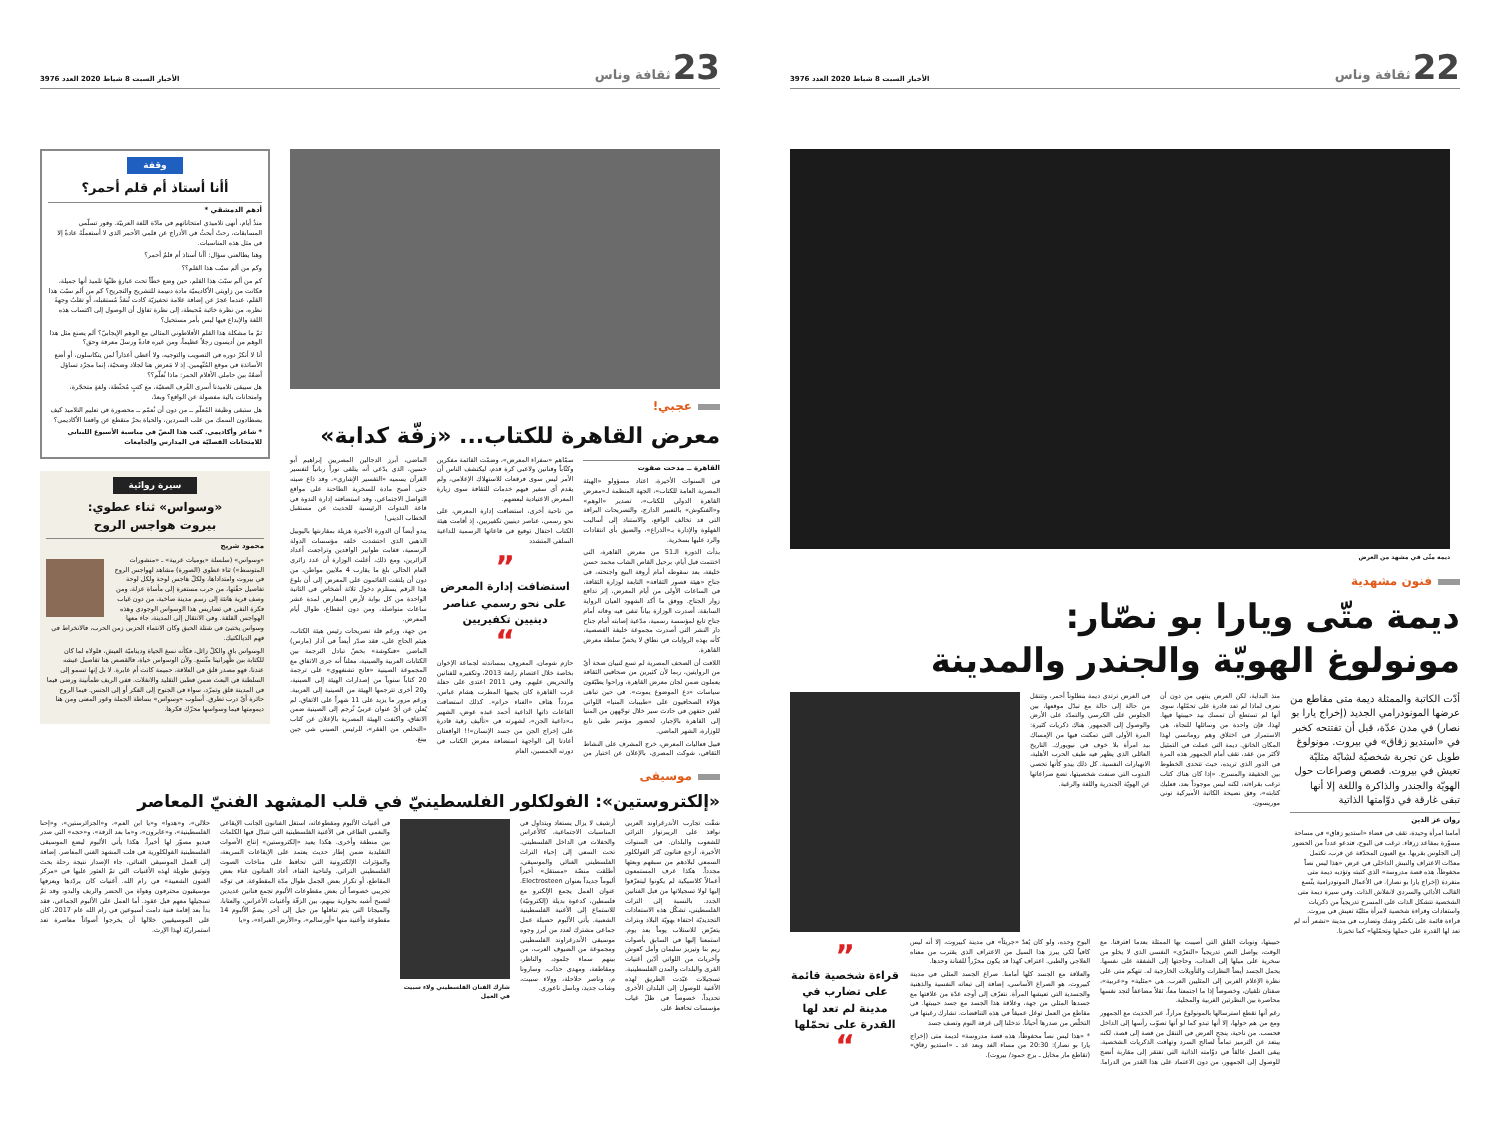22 ثقافة وناس
الأخبار السبت 8 شباط 2020 العدد 3976
ديمة متّى في مشهد من العرض
فنون مشهدية
ديمة متّى ويارا بو نصّار:
مونولوغ الهويّة والجندر والمدينة
أدّت الكاتبة والممثلة ديمة متى مقاطع من عرضها المونودرامي الجديد (إخراج يارا بو نصار) في مدن عدّة، قبل أن تفتتحه كخبر في «استديو زقاق» في بيروت. مونولوغ طويل عن تجربة شخصيّة لشابّة مثليّة تعيش في بيروت. قصص وصراعات حول الهويّة والجندر والذاكرة واللغة إلا أنها تبقى غارقة في دوّامتها الذاتية
روان عز الدين
أمامنا امرأة وحيدة، تقف في فضاء «استديو زقاق» في مساحة مسوّرة بمقاعد زرقاء. ترغب في البوح، فتدعو عدداً من الحضور إلى الجلوس بقربها. مع العيون المحدّقة عن قرب، تكتمل معدّات الاعتراف والنبش الداخلي في عرض «هذا ليس نصاً محفوظاً، هذه قصة مدروسة» الذي كتبته وتؤديه ديمة متى منفردة (إخراج يارا بو نصار). في الأعمال المونودرامية يتّسع القالب الأدائي والسردي لانفلاش الذات. وفي سيرة ديمة متى الشخصية تتشكل الذات على المسرح تدريجياً من ذكريات واستعادات وقراءة شخصية لامرأة مثليّة تعيش في بيروت. قراءة قائمة على تكسّر وشك وتضارب في مدينة «تشعر أنه لم تعد لها القدرة على حملها وتحمّلها» كما تخبرنا.
منذ البداية، لكن العرض ينتهي من دون أن نعرف لماذا لم تعد قادرة على تحمّلها، سوى أنها لم تستطع أن تمسك بيد حبيبتها فيها. لهذا، فإن واحدة من وسائلها للنجاة، هي الاستمرار في اختلاق وهم رومانسي لهذا المكان الخانق. ديمة التي عملت في التمثيل لأكثر من عقد، تقف أمام الجمهور هذه المرة في الدور الذي تريده، حيث تتحدى الخطوط بين الحقيقة والمسرح. «إذا كان هناك كتاب ترغب بقراءته، لكنه ليس موجوداً بعد، فعليك كتابته»، وفق نصيحة الكاتبة الأميركية توني موريسون.
في العرض ترتدي ديمة بنطلوناً أحمر، وتتنقل من حالة إلى حالة مع تبدّل موقعها، بين الجلوس على الكرسي والتمدّد على الأرض والوصول إلى الجمهور. هناك ذكريات كثيرة: المرة الأولى التي تمكنت فيها من الإمساك بيد امرأة بلا خوف في نيويورك. التاريخ العائلي الذي يظهر فيه طيف الحرب الأهلية، الانهيارات النفسية. كل ذلك يبدو كأنها تحصي الندوب التي صنعت شخصيتها، تضع صراعاتها عن الهويّة الجندرية واللغة والرغبة.
حبيبتها، ونوبات القلق التي أصيبت بها الممثلة بعدما افترقتا. مع الوقت، يواصل النص تدريجياً «التعرّي» النفسي الذي لا يخلو من سخرية على ميلها إلى العذاب، وحاجتها إلى الشفقة على نفسها. يحمل الجسد أيضاً النظرات والتأويلات الخارجية له. تتهكم متى على نظرة الإعلام الغربي إلى المثليين العرب. هي «مثلية» و«عربية»، صفتان تلقيان، وخصوصاً إذا ما اجتمعتا معاً، ثقلاً مضاعفاً لتجد نفسها محاصرة بين النظرتين الغربية والمحلية.
رغم أنها تقطع استرسالها بالمونولوغ مراراً، عبر الحديث مع الجمهور ومع من هم حولها، إلا أنها تبدو كما لو أنها تصوّب رأسها إلى الداخل فحسب. من ناحية، ينجح العرض في التنقل من قصة إلى قصة، لكنه يبتعد عن الترميز تماماً لصالح السرد وتهافت الذكريات الشخصية. يبقى العمل عالقاً في دوّامته الذاتية التي تفتقر إلى مقاربة أنضج للوصول إلى الجمهور، من دون الاعتماد على هذا القدر من الدراما. البوح وحده، ولو كان يُعدّ «جريئاً» في مدينة كبيروت، إلا أنه ليس كافياً لكي يبرز هذا السيل من الاعتراف الذي يقترب من معناه العلاجي والطبي. اعتراف كهذا قد يكون محرّراً للفنانة وحدها.
والعلاقة مع الجسد كلها أمامنا. صراع الجسد المثلي في مدينة كبيروت، هو الصراع الأساسي، إضافة إلى تبعاته النفسية والذهنية والجسدية التي تعيشها المرأة. نتعرّف إلى أوجه عدّة من علاقتها مع جسدها المثلي من جهة، وعلاقة هذا الجسد مع جسد حبيبتها. في مقاطع من العمل توغل عميقاً في هذه التناقضات. تشارك رغبتها في التخلّص من صدرها أحياناً. تدخلنا إلى غرفة النوم وتصف جسد
* «هذا ليس نصاً محفوظاً، هذه قصة مدروسة» لديمة متى (إخراج يارا بو نصار): 20:30 من مساء الغد وبعد غد ـ «استديو زقاق» (تقاطع مار مخايل ـ برج حمود/ بيروت).
”
قراءة شخصية قائمة على تضارب في مدينة لم تعد لها القدرة على تحمّلها
“
23 ثقافة وناس
الأخبار السبت 8 شباط 2020 العدد 3976
عجبي!
معرض القاهرة للكتاب... «زفّة كدابة»
القاهرة ــ مدحت صفوت
في السنوات الأخيرة، اعتاد مسؤولو «الهيئة المصرية العامة للكتاب»، الجهة المنظمة لـ«معرض القاهرة الدولي للكتاب»، تصدير «الوهم» و«الفنكوش» بالتعبير الدارج، والتصريحات البراقة التي قد تخالف الواقع، والاستناد إلى أساليب الفهلوة والإدارة بـ«الذراع»، والضيق بأي انتقادات والرد عليها بسخرية.
بدأت الدورة الـ51 من معرض القاهرة، التي اختتمت قبل أيام، برحيل القاص الشاب محمد حسن خليفة، بعد سقوطه أمام أروقة البيع واجنحته، في جناح «هيئة قصور الثقافة» التابعة لوزارة الثقافة، في الساعات الأولى من أيام المعرض، إثر تدافع زوار الجناح. ووفق ما أكد الشهود العيان الرواية السابقة، أصدرت الوزارة بياناً تنفي فيه وفاته أمام جناح تابع لمؤسسة رسمية، مدّعية إصابته أمام جناح دار النشر التي أصدرت مجموعة خليفة القصصية، كأنه بهذه الروايات في نطاق لا يخصّ سلطة معرض القاهرة.
اللافت أن الصحف المصرية لم تسع لتبيان صحة أيّ من الروايتين، ربما لأن كثيرين من صحافيي الثقافة يعملون ضمن لجان معرض القاهرة، وراحوا يطبّقون سياسات «دع الموضوع يموت». في حين تباهى هؤلاء الصحافيون على «طبيبات المنيا» اللواتي لقين حتفهن في حادث سير خلال توجّههن من المنيا إلى القاهرة بالإجبار، لحضور مؤتمر طبي تابع للوزارة، الشهر الماضي.
قبيل فعاليات المعرض، خرج المشرف على النشاط الثقافي، شوكت المصري، بالإعلان عن اختيار من سمّاهم «سفراء المعرض»، وضمّت القائمة مفكرين وكتّاباً وفنانين ولاعبي كرة قدم، ليكتشف الناس أن الأمر ليس سوى فرقعات للاستهلاك الإعلامي، ولم يقدم أي سفير فيهم خدمات للثقافة سوى زيارة المعرض الاعتيادية لبعضهم.
من ناحية أخرى، استضافت إدارة المعرض، على نحو رسمي، عناصر دينيين تكفيريين، إذ أقامت هيئة الكتاب احتفال توقيع في قاعاتها الرسمية للداعية السلفي المتشدد
”
استضافت إدارة المعرض على نحو رسمي عناصر دينيين تكفيريين
“
حازم شومان، المعروف بمساندته لجماعة الإخوان بخاصة خلال اعتصام رابعة 2013، وتكفيره للفنانين والتحريض عليهم. وفي 2011 اعتدى على حفلة غرب القاهرة كان يحييها المطرب هشام عباس، مردداً هتاف «الغناء حرام». كذلك استضافت القاعات ذاتها الداعية أحمد عبده عوض، الشهير بـ«داعية الجن»، لشهرته في «تأليف رقية قادرة على إخراج الجن من جسد الإنسان»!! الواقعتان أعادتا إلى الواجهة استضافة معرض الكتاب في دورته الخمسين، العام
الماضي، أبرز الدجالين المصريين إبراهيم أبو حسين، الذي يدّعي أنه يتلقى نوراً ربانياً لتفسير القرآن يسميه «التفسير الإشاري»، وقد ذاع صيته حتى أصبح مادة للسخرية الطاحنة على مواقع التواصل الاجتماعي، وقد استضافته إدارة الندوة في قاعة الندوات الرئيسية للحديث عن مستقبل الخطاب الديني!
يبدو أيضاً أن الدورة الأخيرة هزيلة بمقارنتها باليوبيل الذهبي الذي احتشدت خلفه مؤسسات الدولة الرسمية، فغابت طوابير الوافدين وتراجعت أعداد الزائرين، ومع ذلك، أعلنت الوزارة أن عدد زائري العام الحالي بلغ ما يقارب 4 ملايين مواطن، من دون أن يلتفت القائمون على المعرض إلى أن بلوغ هذا الرقم يستلزم دخول ثلاثة أشخاص في الثانية الواحدة من كل بوابة لأرض المعارض لمدة عشر ساعات متواصلة، ومن دون انقطاع، طوال أيام المعرض.
من جهة، ورغم قلة تصريحات رئيس هيئة الكتاب، هيثم الحاج علي، فقد صدّر أيضاً في آذار (مارس) الماضي «فنكوشة» بخصّ تبادل الترجمة بين الكتابات العربية والصينية، معلناً أنه جرى الاتفاق مع المجموعة الصينية «فانج تشنغهوي» على ترجمة 20 كتاباً سنوياً من إصدارات الهيئة إلى الصينية، و20 أخرى تترجمها الهيئة من الصينية إلى العربية. ورغم مرور ما يزيد على 11 شهراً على الاتفاق، لم يُعلن عن أيّ عنوان عربيّ تُرجم إلى الصينية ضمن الاتفاق، واكتفت الهيئة المصرية بالإعلان عن كتاب «التخلص من الفقر»، للرئيس الصيني شي جين بينغ.
وقفة
أأنا أستاذ أم قلم أحمر؟
أدهم الدمشقي *
منذُ أيام، أنهى تلاميذي امتحاناتهم في مادّة اللغة العربيّة. وفور تسلّمي المسابقات، رحتُ أبحثُ في الأدراج عن قلمي الأحمر الذي لا أستعملُهُ عادةً إلا في مثل هذه المناسبات.
وهنا يطالعني سؤال: أأنا أستاذ أم قلمٌ أحمر؟
وكم من ألم سبّب هذا القلم؟؟
كم من ألم سبّبَ هذا القلم، حين وضع خطّاً تحت عبارةٍ ظنّها تلميذ أنها جميلة، فكانت من زاويتي الأكاديميّة مادة دسِمة للتشريح والتجريح؟ كم من ألم سبّبَ هذا القلم، عندما عجزَ عن إضافة علامة تحفيزيّة كادت تُنقذُ مُستقبله، أو تقلبُ وجهةَ نظره، من نظرة خائبة مُحبطة، إلى نظرة تفاؤل أن الوصول إلى اكتساب هذه اللغة والإبداع فيها ليس بأمر مستحيل؟
ثمّ ما مشكلة هذا القلم الأفلاطوني المثالي مع الوهم الإيجابيّ؟ ألم يصنع مثل هذا الوهم من أديسون رجلاً عظيماً، ومن غيره قادةً ورسلَ معرفة وحق؟
أنا لا أنكرُ دوره في التصويب والتوجيه، ولا أعطي أعذاراً لمن يتكاسلون، أو أضع الأساتذة في موقع المُتّهمين. إذ لا مَعرض هنا لجلاد وضحيّة، إنما مجرّد تساؤل أضعُهُ بين حاملي الأقلام الحمر: ماذا نُعلّم؟؟
هل سيبقى تلاميذنا أسرى الغُرف الصفيّة، مع كتبٍ مُحنّطة، ولغةٍ متحجّرة، وامتحانات بالية مفصولة عن الواقع؟ وبعدُ،
هل ستبقى وظيفة المُعلّم ــ من دون أن نُعمّم ــ محصورة في تعليم التلاميذ كيف يصطادون السمك من علب السردين، والحياة بحرٌ منقطع عن واقعنا الأكاديمي؟
* شاعر وأكاديمي. كتب هذا النصّ في مناسبة الأسبوع اللبناني للامتحانات الفصليّة في المدارس والجامعات
سيرة روائية
«وسواس» ثناء عطوي:
بيروت هواجس الروح
محمود شريح
«وسواس» (سلسلة «يوميات عربية» ـ «منشورات المتوسط») ثناء عطوي (الصورة) مشاهد لهواجس الروح في بيروت وامتداداها، ولكلّ هاجس لوحة ولكل لوحة تفاصيل حفّتها، من حرب مستعرة إلى مأساة عزلة، ومن وصف قرية هانئة إلى رسم مدينة صاخبة، من دون غياب فكرة النفي في تضاريس هذا الوسواس الوجودي وهذه الهواجس القلقة. وفي الانتقال إلى المدينة، جاء معها وسواس يختبئ في شتلة الحبق وكان الانتماء الحزبي زمن الحرب، فالانخراط في فهم الديالكتيك.
الوسواس باقٍ والكلّ زائل، فكأنه نسغ الحياة وديناميّة العيش، فلولاه لما كان للكتابة بين ظهرانينا متّسع. ولأن الوسواس حياة، فالقصص هنا تفاصيل عيشه عندنا، فهو مصدر قلق في العلاقة، حميمة كانت أم عابرة. لا بل إنها تسمو إلى السلطنة في البعث ضمن قطبي التقليد والانفلات. ففي الريف طمأنينة ورضى فيما في المدينة قلق وتمرّد، سواء في الجنوح إلى الفكر أو إلى الجنس. فيما الروح حائرة أيّ درب تطرق. أسلوب «وسواس» بساطة الجملة وغور المعنى ومن هنا ديمومتها فيما وسواسها محرّك فكرها.
موسيقى
«إلكتروستين»: الفولكلور الفلسطينيّ في قلب المشهد الفنيّ المعاصر
شقّت تجارب الأندرغراوند العربي نوافذ على الريبرتوار التراثي للشعوب والبلدان. في السنوات الأخيرة، أرجع فنانون كثر الفولكلور السمعي لبلادهم من سبقهم وبعثها مجدداً. هكذا عرف المستمعون أعمالاً كلاسيكية لم يكونوا ليتعرّفوا إليها لولا تسجيلاتها من قبل الفنانين الجدد. بالنسبة إلى التراث الفلسطيني، تشكّل هذه الاستعادات التجديديّة احتفاء بهويّة البلاد وبتراث يتعرّض للاستلاب يوماً بعد يوم. استمعنا إليها في السابق بأصوات ريم بنا وتيريز سليمان وأمل كعوش وأخريات من اللواتي أدّين أغنيات القرى والبلدات والمدن الفلسطينية. تسجيلات عبّدت الطريق لهذه الأغنية للوصول إلى البلدان الأخرى تحديداً، خصوصاً في ظلّ غياب مؤسسات تحافظ على
أرشيف لا يزال يستعاد ويتداول في المناسبات الاجتماعية، كالأعراس والحفلات في الداخل الفلسطيني. تحت السعي إلى إحياء التراث الفلسطيني الغنائي والموسيقي، أطلقت منصّة «مستقل» أخيراً ألبوماً جديداً بعنوان Electrosteen. عنوان العمل يجمع الإلكترو مع فلسطين، كدعوة بديلة (إلكترونيّة) للاستماع إلى الأغنية الفلسطينية الشعبية. يأتي الألبوم حصيلة عمل جماعي مشترك لعدد من أبرز وجوه موسيقى الأندرغراوند الفلسطيني ومجموعة من الضيوف العرب، من بينهم سماء جلمود، والناظر، ومقاطعة، ومهدي حذاب، وسارونا م، وناصر حلاحلة، وولاء سبيت، وشاب جديد، وباسل ناعوري.
شارك الفنان الفلسطيني ولاء سبيت في العمل
في أغنيات الألبوم ومقطوعاته، استغل الفنانون الجانب الإيقاعي والنغمي الطاغي في الأغنية الفلسطينية التي تتبدّل فيها الكلمات بين منطقة وأخرى. هكذا يعيد «إلكتروستين» إنتاج الأصوات التقليدية ضمن إطار حديث يعتمد على الإيقاعات السريعة، والمؤثرات الإلكترونية التي تحافظ على مناخات الصوت الفلسطيني التراثي. ولناحية الغناء، أعاد الفنانون غناء بعض المقاطع، أو تكرار بعض الجمل طوال مدّة المقطوعة. في توجّه تجريبي خصوصاً أن بعض مقطوعات الألبوم تجمع فنانين عديدين لتصبح أشبه بحوارية بينهم، بين الزفّة وأغنيات الأعراس، والعتابا، والميجانا التي يتم تناقلها من جيل إلى آخر. يضمّ الألبوم 14 مقطوعة وأغنية منها «أورسالم»، و«الأرض الغبراء»، و«يا
حلالي»، و«هدوا» و«يا ابن العم»، و«الجزائرستين»، و«إحنا الفلسطينية»، و«عابرون»، و«ما بعد الزفة»، و«حجه» التي صدر فيديو مصوّر لها أخيراً. هكذا يأتي الألبوم ليضع الموسيقى الفلسطينية الفولكلورية في قلب المشهد الفني المعاصر. إضافة إلى العمل الموسيقي الغنائي، جاء الإصدار نتيجة رحلة بحث وتوثيق طويلة لهذه الأغنيات التي تمّ العثور عليها في «مركز الفنون الشعبية» في رام الله. أغنيات كان يردّدها ويعزفها موسيقيون محترفون وهواة من الحضر والريف والبدو، وقد تمّ تسجيلها معهم قبل عقود. أما العمل على الألبوم الجماعي، فقد بدأ بعد إقامة فنية دامت أسبوعين في رام الله عام 2017، كان على الموسيقيين خلالها أن يخرجوا أصواتاً معاصرة تعد استمراريّة لهذا الإرث.